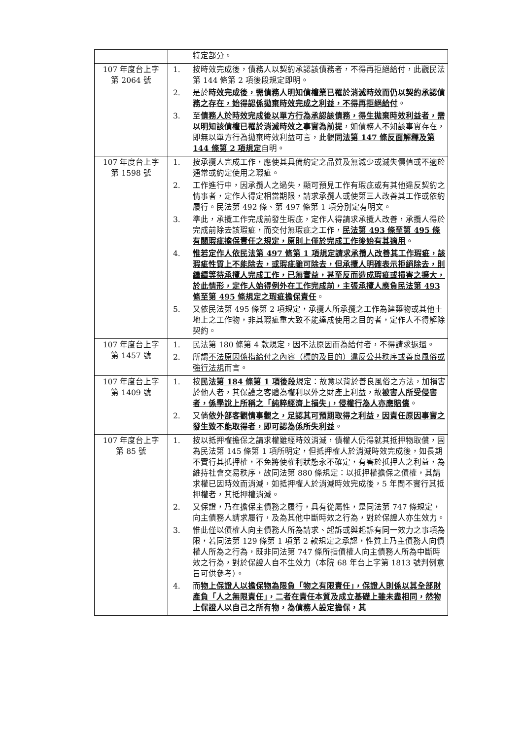| | 特定部分 。 |
| 107 年度台上字 第 2064 號 | 1. 按時效完成後，債務人以契約承認該債務者，不得再拒絕給付，此觀民法第 144 條第 2 項後段規定即明。 2. 是於 時效完成後，需債務人明知債權業已罹於消滅時效而仍以契約承認債務之存在，始得認係拋棄時效完成之利益，不得再拒絕給付 。 3. 至 債務人於時效完成後以單方行為承認該債務，得生拋棄時效利益者，需以明知該債權已罹於消滅時效之事實為前提 ，如債務人不知該事實存在，即無以單方行為拋棄時效利益可言，此觀 同法第 147 條反面解釋及第 144 條第 2 項規定 自明。 |
| 107 年度台上字 第 1598 號 | 1. 按承攬人完成工作，應使其具備約定之品質及無減少或滅失價值或不適於通常或約定使用之瑕疵。 2. 工作進行中，因承攬人之過失，顯可預見工作有瑕疵或有其他違反契約之情事者，定作人得定相當期限，請求承攬人或使第三人改善其工作或依約履行。民法第 492 條、第 497 條第 1 項分別定有明文。 3. 準此，承攬工作完成前發生瑕疵，定作人得請求承攬人改善，承攬人得於完成前除去該瑕疵，而交付無瑕疵之工作， 民法第 493 條至第 495 條有關瑕疵擔保責任之規定，原則上僅於完成工作後始有其適用 。 4. 惟若定作人依民法第 497 條第 1 項規定請求承攬人改善其工作瑕疵，該瑕疵性質上不能除去，或瑕疵雖可除去，但承攬人明確表示拒絕除去，則繼續等待承攬人完成工作，已無實益，甚至反而造成瑕疵或損害之擴大，於此情形，定作人始得例外在工作完成前，主張承攬人應負民法第 493 條至第 495 條規定之瑕疵擔保責任 。 5. 又依民法第 495 條第 2 項規定，承攬人所承攬之工作為建築物或其他土地上之工作物，非其瑕疵重大致不能達成使用之目的者，定作人不得解除契約。 |
| 107 年度台上字 第 1457 號 | 1. 民法第 180 條第 4 款規定，因不法原因而為給付者，不得請求返還。 2. 所謂 不法原因係指給付之內容（標的及目的）違反公共秩序或善良風俗或強行法規 而言。 |
| 107 年度台上字 第 1409 號 | 1. 按 民法第 184 條第 1 項後段 規定：故意以背於善良風俗之方法，加損害於他人者，其保護之客體為權利以外之財產上利益，故 被害人所受侵害者，係學說上所稱之「純粹經濟上損失」，侵權行為人亦應賠償 。 2. 又倘 依外部客觀情事觀之，足認其可預期取得之利益，因責任原因事實之發生致不能取得者，即可認為係所失利益 。 |
| 107 年度台上字 第 85 號 | 1. 按以抵押權擔保之請求權雖經時效消滅，債權人仍得就其抵押物取償，固為民法第 145 條第 1 項所明定，但抵押權人於消滅時效完成後，如長期不實行其抵押權，不免將使權利狀態永不確定，有害於抵押人之利益，為維持社會交易秩序，故同法第 880 條規定：以抵押權擔保之債權，其請求權已因時效而消滅，如抵押權人於消滅時效完成後，5 年間不實行其抵押權者，其抵押權消滅。 2. 又保證，乃在擔保主債務之履行，具有從屬性，是同法第 747 條規定，向主債務人請求履行，及為其他中斷時效之行為，對於保證人亦生效力。 3. 惟此僅以債權人向主債務人所為請求、起訴或與起訴有同一效力之事項為限，若同法第 129 條第 1 項第 2 款規定之承認，性質上乃主債務人向債權人所為之行為，既非同法第 747 條所指債權人向主債務人所為中斷時效之行為，對於保證人自不生效力（本院 68 年台上字第 1813 號判例意旨可供參考）。 4. 而 物上保證人以擔保物為限負「物之有限責任」，保證人則係以其全部財產負「人之無限責任」，二者在責任本質及成立基礎上雖未盡相同，然物上保證人以自己之所有物，為債務人設定擔保，其 |